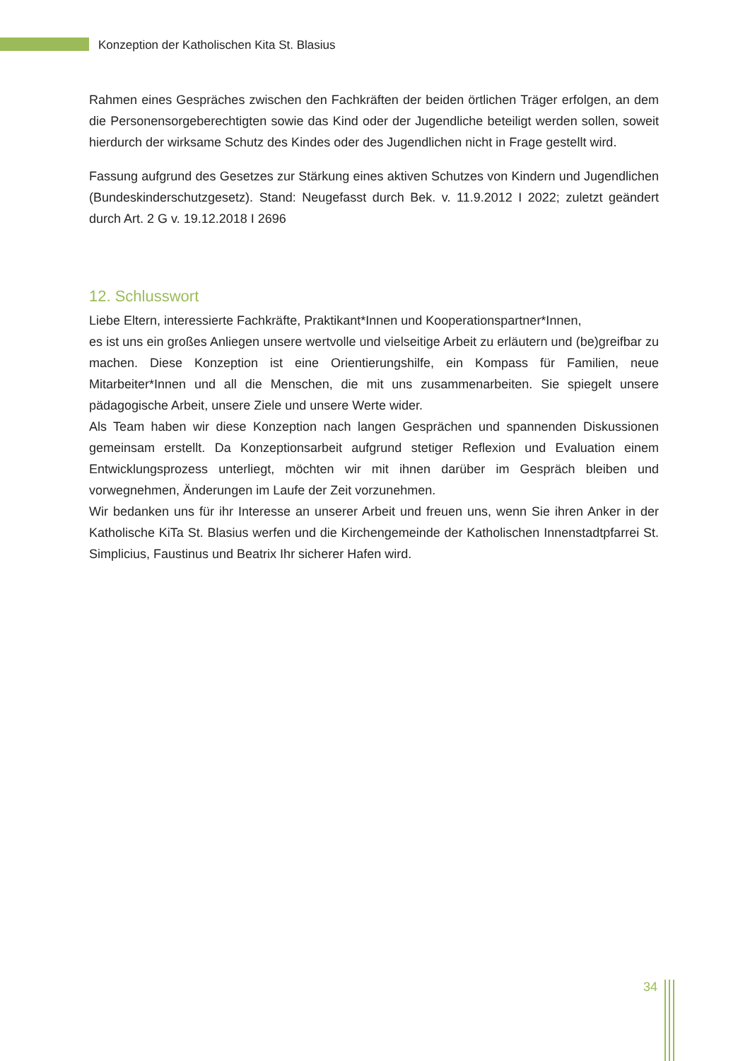Konzeption der Katholischen Kita St. Blasius
Rahmen eines Gespräches zwischen den Fachkräften der beiden örtlichen Träger erfolgen, an dem die Personensorgeberechtigten sowie das Kind oder der Jugendliche beteiligt werden sollen, soweit hierdurch der wirksame Schutz des Kindes oder des Jugendlichen nicht in Frage gestellt wird.
Fassung aufgrund des Gesetzes zur Stärkung eines aktiven Schutzes von Kindern und Jugendlichen (Bundeskinderschutzgesetz). Stand: Neugefasst durch Bek. v. 11.9.2012 I 2022; zuletzt geändert durch Art. 2 G v. 19.12.2018 I 2696
12. Schlusswort
Liebe Eltern, interessierte Fachkräfte, Praktikant*Innen und Kooperationspartner*Innen,
es ist uns ein großes Anliegen unsere wertvolle und vielseitige Arbeit zu erläutern und (be)greifbar zu machen. Diese Konzeption ist eine Orientierungshilfe, ein Kompass für Familien, neue Mitarbeiter*Innen und all die Menschen, die mit uns zusammenarbeiten. Sie spiegelt unsere pädagogische Arbeit, unsere Ziele und unsere Werte wider.
Als Team haben wir diese Konzeption nach langen Gesprächen und spannenden Diskussionen gemeinsam erstellt. Da Konzeptionsarbeit aufgrund stetiger Reflexion und Evaluation einem Entwicklungsprozess unterliegt, möchten wir mit ihnen darüber im Gespräch bleiben und vorwegnehmen, Änderungen im Laufe der Zeit vorzunehmen.
Wir bedanken uns für ihr Interesse an unserer Arbeit und freuen uns, wenn Sie ihren Anker in der Katholische KiTa St. Blasius werfen und die Kirchengemeinde der Katholischen Innenstadtpfarrei St. Simplicius, Faustinus und Beatrix Ihr sicherer Hafen wird.
34